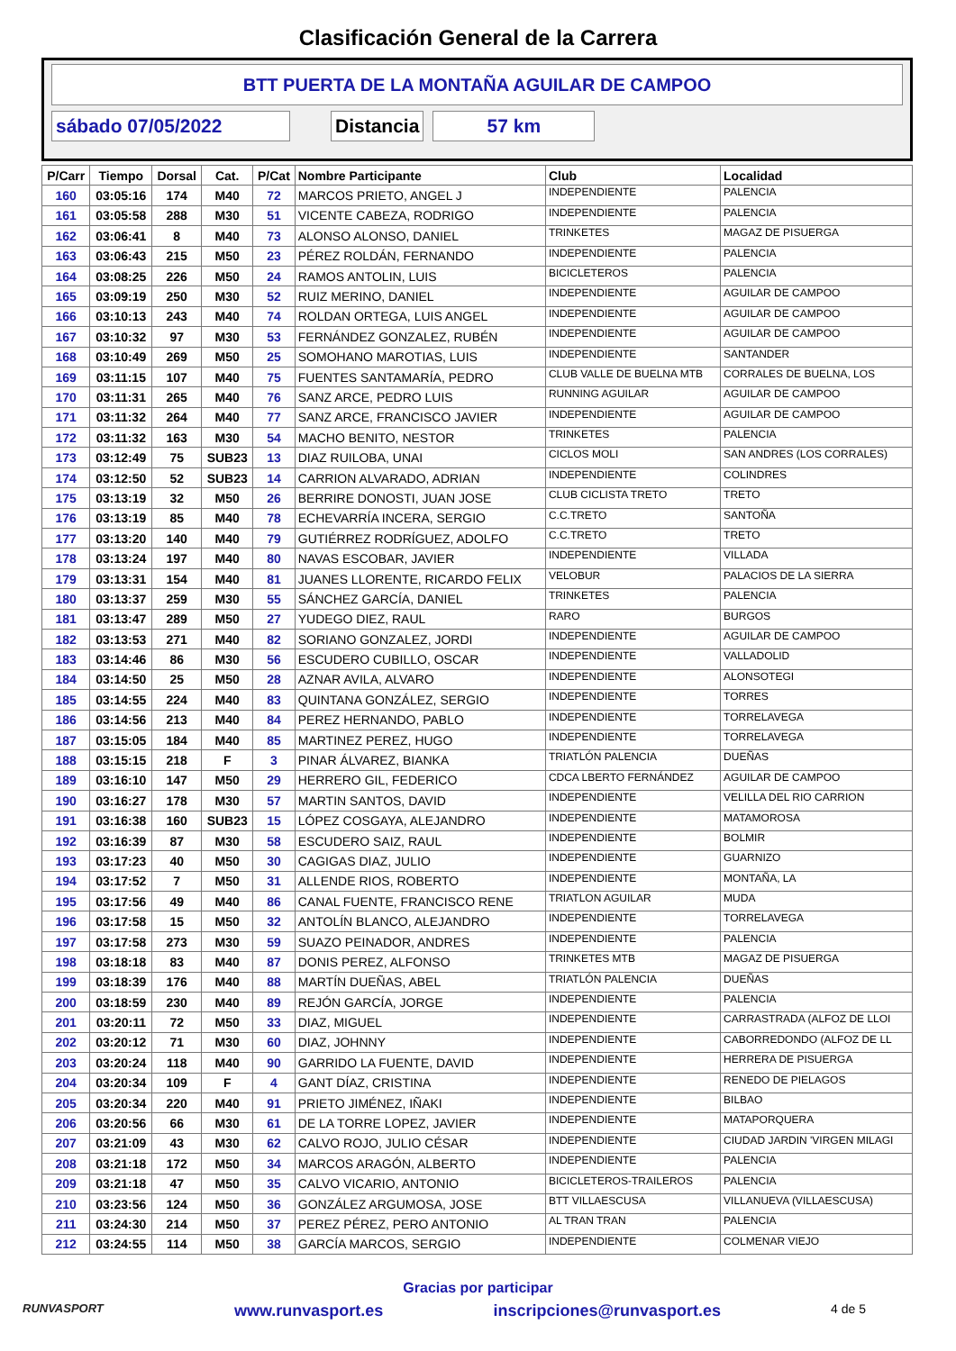Clasificación General de la Carrera
BTT PUERTA DE LA MONTAÑA AGUILAR DE CAMPOO
sábado 07/05/2022 Distancia 57 km
| P/Carr | Tiempo | Dorsal | Cat. | P/Cat | Nombre Participante | Club | Localidad |
| --- | --- | --- | --- | --- | --- | --- | --- |
| 160 | 03:05:16 | 174 | M40 | 72 | MARCOS PRIETO, ANGEL J | INDEPENDIENTE | PALENCIA |
| 161 | 03:05:58 | 288 | M30 | 51 | VICENTE CABEZA, RODRIGO | INDEPENDIENTE | PALENCIA |
| 162 | 03:06:41 | 8 | M40 | 73 | ALONSO ALONSO, DANIEL | TRINKETES | MAGAZ DE PISUERGA |
| 163 | 03:06:43 | 215 | M50 | 23 | PÉREZ ROLDÁN, FERNANDO | INDEPENDIENTE | PALENCIA |
| 164 | 03:08:25 | 226 | M50 | 24 | RAMOS ANTOLIN, LUIS | BICICLETEROS | PALENCIA |
| 165 | 03:09:19 | 250 | M30 | 52 | RUIZ MERINO, DANIEL | INDEPENDIENTE | AGUILAR DE CAMPOO |
| 166 | 03:10:13 | 243 | M40 | 74 | ROLDAN ORTEGA, LUIS ANGEL | INDEPENDIENTE | AGUILAR DE CAMPOO |
| 167 | 03:10:32 | 97 | M30 | 53 | FERNÁNDEZ GONZALEZ, RUBÉN | INDEPENDIENTE | AGUILAR DE CAMPOO |
| 168 | 03:10:49 | 269 | M50 | 25 | SOMOHANO MAROTIAS, LUIS | INDEPENDIENTE | SANTANDER |
| 169 | 03:11:15 | 107 | M40 | 75 | FUENTES SANTAMARÍA, PEDRO | CLUB VALLE DE BUELNA MTB | CORRALES DE BUELNA, LOS |
| 170 | 03:11:31 | 265 | M40 | 76 | SANZ ARCE, PEDRO LUIS | RUNNING AGUILAR | AGUILAR DE CAMPOO |
| 171 | 03:11:32 | 264 | M40 | 77 | SANZ ARCE, FRANCISCO JAVIER | INDEPENDIENTE | AGUILAR DE CAMPOO |
| 172 | 03:11:32 | 163 | M30 | 54 | MACHO BENITO, NESTOR | TRINKETES | PALENCIA |
| 173 | 03:12:49 | 75 | SUB23 | 13 | DIAZ RUILOBA, UNAI | CICLOS MOLI | SAN ANDRES (LOS CORRALES) |
| 174 | 03:12:50 | 52 | SUB23 | 14 | CARRION ALVARADO, ADRIAN | INDEPENDIENTE | COLINDRES |
| 175 | 03:13:19 | 32 | M50 | 26 | BERRIRE DONOSTI, JUAN JOSE | CLUB CICLISTA TRETO | TRETO |
| 176 | 03:13:19 | 85 | M40 | 78 | ECHEVARRÍA INCERA, SERGIO | C.C.TRETO | SANTOÑA |
| 177 | 03:13:20 | 140 | M40 | 79 | GUTIÉRREZ RODRÍGUEZ, ADOLFO | C.C.TRETO | TRETO |
| 178 | 03:13:24 | 197 | M40 | 80 | NAVAS ESCOBAR, JAVIER | INDEPENDIENTE | VILLADA |
| 179 | 03:13:31 | 154 | M40 | 81 | JUANES LLORENTE, RICARDO FELIX | VELOBUR | PALACIOS DE LA SIERRA |
| 180 | 03:13:37 | 259 | M30 | 55 | SÁNCHEZ GARCÍA, DANIEL | TRINKETES | PALENCIA |
| 181 | 03:13:47 | 289 | M50 | 27 | YUDEGO DIEZ, RAUL | RARO | BURGOS |
| 182 | 03:13:53 | 271 | M40 | 82 | SORIANO GONZALEZ, JORDI | INDEPENDIENTE | AGUILAR DE CAMPOO |
| 183 | 03:14:46 | 86 | M30 | 56 | ESCUDERO CUBILLO, OSCAR | INDEPENDIENTE | VALLADOLID |
| 184 | 03:14:50 | 25 | M50 | 28 | AZNAR AVILA, ALVARO | INDEPENDIENTE | ALONSOTEGI |
| 185 | 03:14:55 | 224 | M40 | 83 | QUINTANA GONZÁLEZ, SERGIO | INDEPENDIENTE | TORRES |
| 186 | 03:14:56 | 213 | M40 | 84 | PEREZ HERNANDO, PABLO | INDEPENDIENTE | TORRELAVEGA |
| 187 | 03:15:05 | 184 | M40 | 85 | MARTINEZ PEREZ, HUGO | INDEPENDIENTE | TORRELAVEGA |
| 188 | 03:15:15 | 218 | F | 3 | PINAR ÁLVAREZ, BIANKA | TRIATLÓN PALENCIA | DUEÑAS |
| 189 | 03:16:10 | 147 | M50 | 29 | HERRERO GIL, FEDERICO | CDCA LBERTO FERNÁNDEZ | AGUILAR DE CAMPOO |
| 190 | 03:16:27 | 178 | M30 | 57 | MARTIN SANTOS, DAVID | INDEPENDIENTE | VELILLA DEL RIO CARRION |
| 191 | 03:16:38 | 160 | SUB23 | 15 | LÓPEZ COSGAYA, ALEJANDRO | INDEPENDIENTE | MATAMOROSA |
| 192 | 03:16:39 | 87 | M30 | 58 | ESCUDERO SAIZ, RAUL | INDEPENDIENTE | BOLMIR |
| 193 | 03:17:23 | 40 | M50 | 30 | CAGIGAS DIAZ, JULIO | INDEPENDIENTE | GUARNIZO |
| 194 | 03:17:52 | 7 | M50 | 31 | ALLENDE RIOS, ROBERTO | INDEPENDIENTE | MONTAÑA, LA |
| 195 | 03:17:56 | 49 | M40 | 86 | CANAL FUENTE, FRANCISCO RENE | TRIATLON AGUILAR | MUDA |
| 196 | 03:17:58 | 15 | M50 | 32 | ANTOLÍN BLANCO, ALEJANDRO | INDEPENDIENTE | TORRELAVEGA |
| 197 | 03:17:58 | 273 | M30 | 59 | SUAZO PEINADOR, ANDRES | INDEPENDIENTE | PALENCIA |
| 198 | 03:18:18 | 83 | M40 | 87 | DONIS PEREZ, ALFONSO | TRINKETES MTB | MAGAZ DE PISUERGA |
| 199 | 03:18:39 | 176 | M40 | 88 | MARTÍN DUEÑAS, ABEL | TRIATLÓN PALENCIA | DUEÑAS |
| 200 | 03:18:59 | 230 | M40 | 89 | REJÓN GARCÍA, JORGE | INDEPENDIENTE | PALENCIA |
| 201 | 03:20:11 | 72 | M50 | 33 | DIAZ, MIGUEL | INDEPENDIENTE | CARRASTRADA (ALFOZ DE LLOI |
| 202 | 03:20:12 | 71 | M30 | 60 | DIAZ, JOHNNY | INDEPENDIENTE | CABORREDONDO (ALFOZ DE LL |
| 203 | 03:20:24 | 118 | M40 | 90 | GARRIDO LA FUENTE, DAVID | INDEPENDIENTE | HERRERA DE PISUERGA |
| 204 | 03:20:34 | 109 | F | 4 | GANT DÍAZ, CRISTINA | INDEPENDIENTE | RENEDO DE PIELAGOS |
| 205 | 03:20:34 | 220 | M40 | 91 | PRIETO JIMÉNEZ, IÑAKI | INDEPENDIENTE | BILBAO |
| 206 | 03:20:56 | 66 | M30 | 61 | DE LA TORRE LOPEZ, JAVIER | INDEPENDIENTE | MATAPORQUERA |
| 207 | 03:21:09 | 43 | M30 | 62 | CALVO ROJO, JULIO CÉSAR | INDEPENDIENTE | CIUDAD JARDIN 'VIRGEN MILAGI |
| 208 | 03:21:18 | 172 | M50 | 34 | MARCOS ARAGÓN, ALBERTO | INDEPENDIENTE | PALENCIA |
| 209 | 03:21:18 | 47 | M50 | 35 | CALVO VICARIO, ANTONIO | BICICLETEROS-TRAILEROS | PALENCIA |
| 210 | 03:23:56 | 124 | M50 | 36 | GONZÁLEZ ARGUMOSA, JOSE | BTT VILLAESCUSA | VILLANUEVA (VILLAESCUSA) |
| 211 | 03:24:30 | 214 | M50 | 37 | PEREZ PÉREZ, PERO ANTONIO | AL TRAN TRAN | PALENCIA |
| 212 | 03:24:55 | 114 | M50 | 38 | GARCÍA MARCOS, SERGIO | INDEPENDIENTE | COLMENAR VIEJO |
Gracias por participar
RUNVASPORT
www.runvasport.es inscripciones@runvasport.es 4 de 5